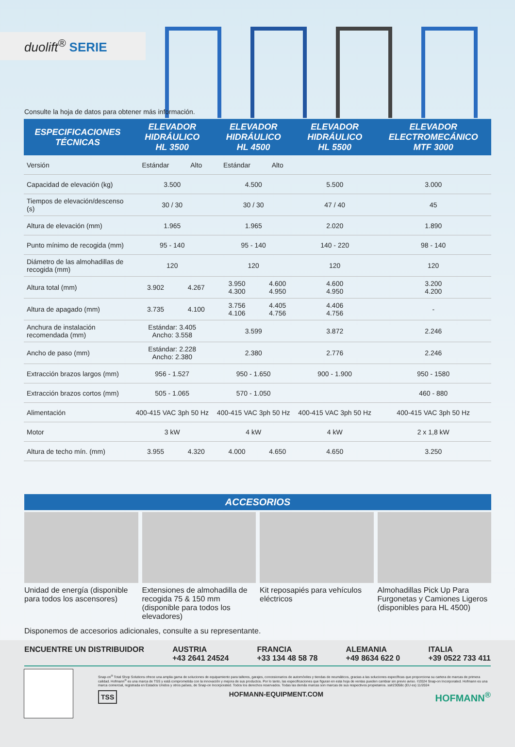duolift<sup>®</sup> SERIE
Consulte la hoja de datos para obtener más información.
| ESPECIFICACIONES TÉCNICAS | ELEVADOR HIDRÁULICO HL 3500 | | ELEVADOR HIDRÁULICO HL 4500 | | ELEVADOR HIDRÁULICO HL 5500 | ELEVADOR ELECTROMECÁNICO MTF 3000 |
| --- | --- | --- | --- | --- | --- | --- |
| Versión | Estándar | Alto | Estándar | Alto | | |
| Capacidad de elevación (kg) | 3.500 | | 4.500 | | 5.500 | 3.000 |
| Tiempos de elevación/descenso (s) | 30 / 30 | | 30 / 30 | | 47 / 40 | 45 |
| Altura de elevación (mm) | 1.965 | | 1.965 | | 2.020 | 1.890 |
| Punto mínimo de recogida (mm) | 95 - 140 | | 95 - 140 | | 140 - 220 | 98 - 140 |
| Diámetro de las almohadillas de recogida (mm) | 120 | | 120 | | 120 | 120 |
| Altura total (mm) | 3.902 | 4.267 | 3.950 4.300 | 4.600 4.950 | 4.600 4.950 | 3.200 4.200 |
| Altura de apagado (mm) | 3.735 | 4.100 | 3.756 4.106 | 4.405 4.756 | 4.406 4.756 | - |
| Anchura de instalación recomendada (mm) | Estándar: 3.405 Ancho: 3.558 | | 3.599 | | 3.872 | 2.246 |
| Ancho de paso (mm) | Estándar: 2.228 Ancho: 2.380 | | 2.380 | | 2.776 | 2.246 |
| Extracción brazos largos (mm) | 956 - 1.527 | | 950 - 1.650 | | 900 - 1.900 | 950 - 1580 |
| Extracción brazos cortos (mm) | 505 - 1.065 | | 570 - 1.050 | | | 460 - 880 |
| Alimentación | 400-415 VAC 3ph 50 Hz | | 400-415 VAC 3ph 50 Hz | | 400-415 VAC 3ph 50 Hz | 400-415 VAC 3ph 50 Hz |
| Motor | 3 kW | | 4 kW | | 4 kW | 2 x 1,8 kW |
| Altura de techo mín. (mm) | 3.955 | 4.320 | 4.000 | 4.650 | 4.650 | 3.250 |
ACCESORIOS
Unidad de energía (disponible para todos los ascensores)
Extensiones de almohadilla de recogida 75 & 150 mm (disponible para todos los elevadores)
Kit reposapiés para vehículos eléctricos
Almohadillas Pick Up Para Furgonetas y Camiones Ligeros (disponibles para HL 4500)
Disponemos de accesorios adicionales, consulte a su representante.
ENCUENTRE UN DISTRIBUIDOR AUSTRIA
+43 2641 24524 FRANCIA
+33 134 48 58 78 ALEMANIA
+49 8634 622 0 ITALIA
+39 0522 733 411
Snap-on<sup>®</sup> Total Shop Solutions ofrece una amplia gama de soluciones de equipamiento para talleres, garajes, concesionarios de automóviles y tiendas de neumáticos, gracias a las soluciones específicas que proporciona su cartera de marcas de primera calidad. Hofmann<sup>®</sup> es una marca de TSS y está comprometida con la innovación y mejora de sus productos. Por lo tanto, las especificaciones que figuran en esta hoja de ventas pueden cambiar sin previo aviso. ©2024 Snap-on Incorporated. Hofmann es una marca comercial, registrada en Estados Unidos y otros países, de Snap-on Incorporated. Todos los derechos reservados. Todas las demás marcas son marcas de sus respectivos propietarios. sslr23058c (EU es) 11/2024
TSS HOFMANN-EQUIPMENT.COM HOFMANN<sup>®</sup>